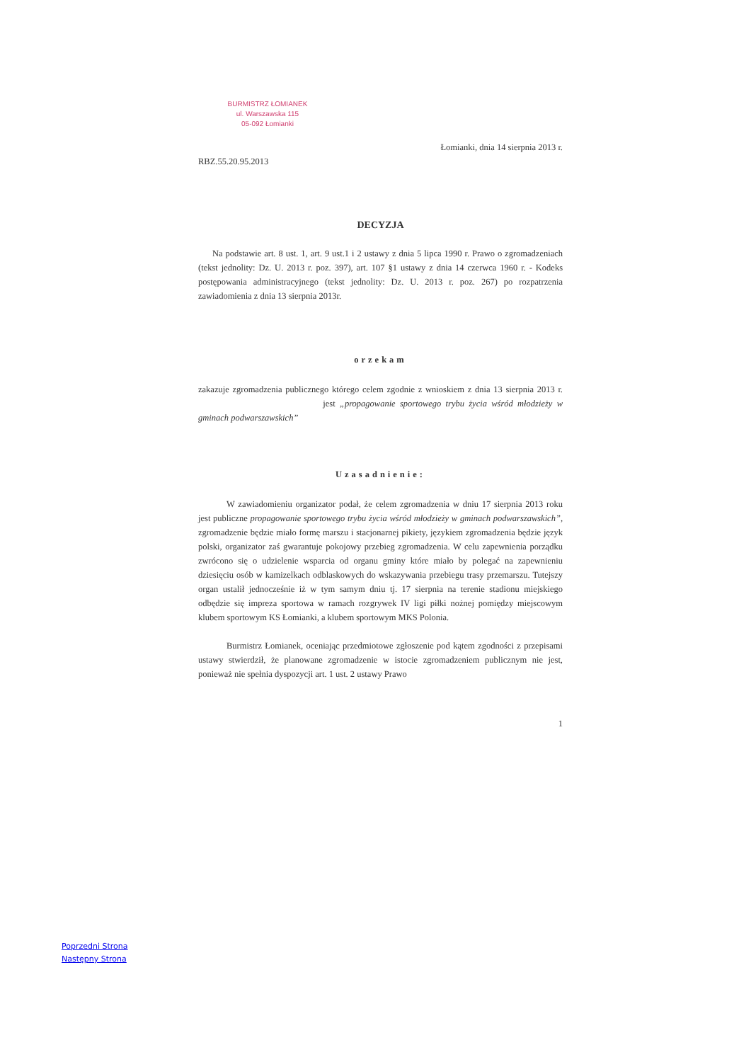BURMISTRZ ŁOMIANEK
ul. Warszawska 115
05-092 Łomianki
Łomianki, dnia 14 sierpnia 2013 r.
RBZ.55.20.95.2013
DECYZJA
Na podstawie art. 8 ust. 1, art. 9 ust.1 i 2 ustawy z dnia 5 lipca 1990 r. Prawo o zgromadzeniach (tekst jednolity: Dz. U. 2013 r. poz. 397), art. 107 §1 ustawy z dnia 14 czerwca 1960 r. - Kodeks postępowania administracyjnego (tekst jednolity: Dz. U. 2013 r. poz. 267) po rozpatrzenia zawiadomienia z dnia 13 sierpnia 2013r.
orzekam
zakazuje zgromadzenia publicznego którego celem zgodnie z wnioskiem z dnia 13 sierpnia 2013 r. jest „propagowanie sportowego trybu życia wśród młodzieży w gminach podwarszawskich”
Uzasadnienie:
W zawiadomieniu organizator podał, że celem zgromadzenia w dniu 17 sierpnia 2013 roku jest publiczne propagowanie sportowego trybu życia wśród młodzieży w gminach podwarszawskich”, zgromadzenie będzie miało formę marszu i stacjonarnej pikiety, językiem zgromadzenia będzie język polski, organizator zaś gwarantuje pokojowy przebieg zgromadzenia. W celu zapewnienia porządku zwrócono się o udzielenie wsparcia od organu gminy które miało by polegać na zapewnieniu dziesięciu osób w kamizelkach odblaskowych do wskazywania przebiegu trasy przemarszu. Tutejszy organ ustalił jednocześnie iż w tym samym dniu tj. 17 sierpnia na terenie stadionu miejskiego odbędzie się impreza sportowa w ramach rozgrywek IV ligi piłki nożnej pomiędzy miejscowym klubem sportowym KS Łomianki, a klubem sportowym MKS Polonia.
Burmistrz Łomianek, oceniając przedmiotowe zgłoszenie pod kątem zgodności z przepisami ustawy stwierdził, że planowane zgromadzenie w istocie zgromadzeniem publicznym nie jest, ponieważ nie spełnia dyspozycji art. 1 ust. 2 ustawy Prawo
1
Poprzedni Strona
Następny Strona